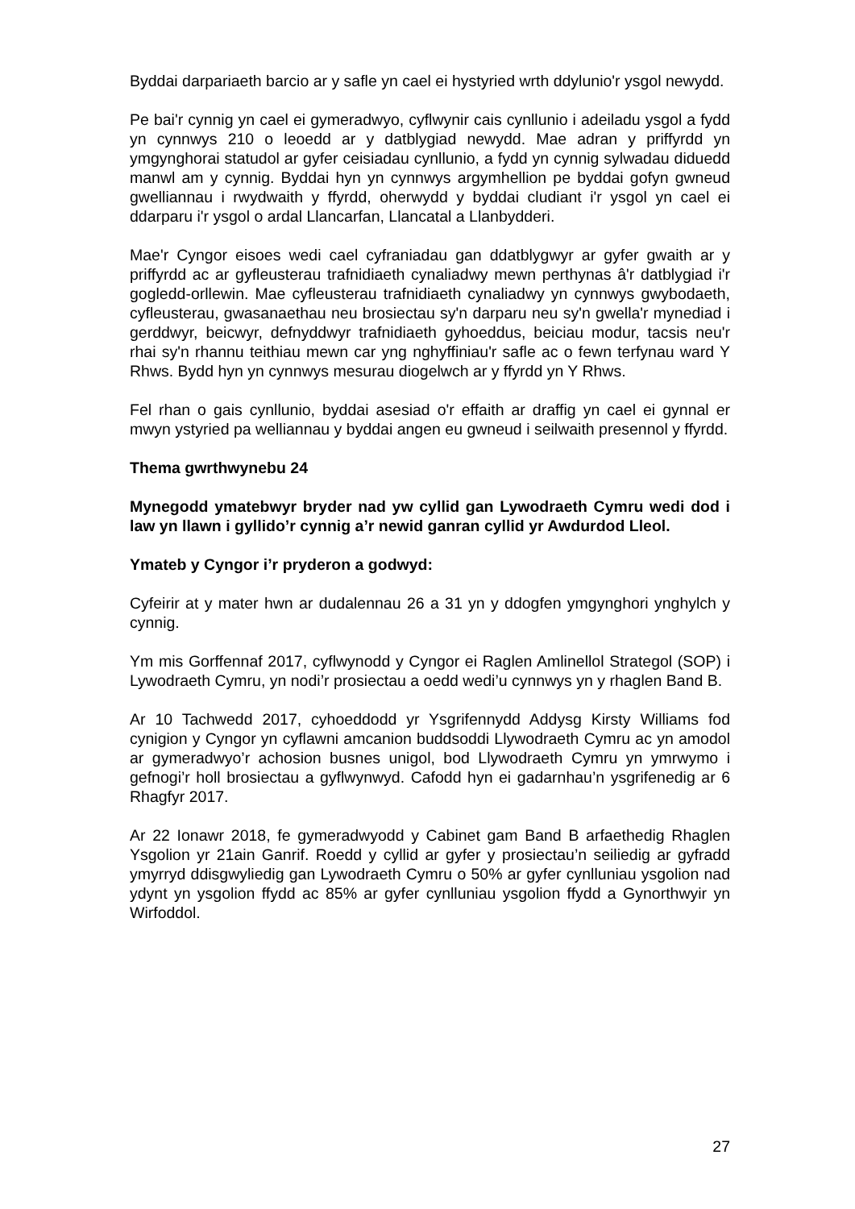Byddai darpariaeth barcio ar y safle yn cael ei hystyried wrth ddylunio'r ysgol newydd.
Pe bai'r cynnig yn cael ei gymeradwyo, cyflwynir cais cynllunio i adeiladu ysgol a fydd yn cynnwys 210 o leoedd ar y datblygiad newydd. Mae adran y priffyrdd yn ymgynghorai statudol ar gyfer ceisiadau cynllunio, a fydd yn cynnig sylwadau diduedd manwl am y cynnig. Byddai hyn yn cynnwys argymhellion pe byddai gofyn gwneud gwelliannau i rwydwaith y ffyrdd, oherwydd y byddai cludiant i'r ysgol yn cael ei ddarparu i'r ysgol o ardal Llancarfan, Llancatal a Llanbydderi.
Mae'r Cyngor eisoes wedi cael cyfraniadau gan ddatblygwyr ar gyfer gwaith ar y priffyrdd ac ar gyfleusterau trafnidiaeth cynaliadwy mewn perthynas â'r datblygiad i'r gogledd-orllewin. Mae cyfleusterau trafnidiaeth cynaliadwy yn cynnwys gwybodaeth, cyfleusterau, gwasanaethau neu brosiectau sy'n darparu neu sy'n gwella'r mynediad i gerddwyr, beicwyr, defnyddwyr trafnidiaeth gyhoeddus, beiciau modur, tacsis neu'r rhai sy'n rhannu teithiau mewn car yng nghyffiniau'r safle ac o fewn terfynau ward Y Rhws. Bydd hyn yn cynnwys mesurau diogelwch ar y ffyrdd yn Y Rhws.
Fel rhan o gais cynllunio, byddai asesiad o'r effaith ar draffig yn cael ei gynnal er mwyn ystyried pa welliannau y byddai angen eu gwneud i seilwaith presennol y ffyrdd.
Thema gwrthwynebu 24
Mynegodd ymatebwyr bryder nad yw cyllid gan Lywodraeth Cymru wedi dod i law yn llawn i gyllido’r cynnig a’r newid ganran cyllid yr Awdurdod Lleol.
Ymateb y Cyngor i’r pryderon a godwyd:
Cyfeirir at y mater hwn ar dudalennau 26 a 31 yn y ddogfen ymgynghori ynghylch y cynnig.
Ym mis Gorffennaf 2017, cyflwynodd y Cyngor ei Raglen Amlinellol Strategol (SOP) i Lywodraeth Cymru, yn nodi’r prosiectau a oedd wedi’u cynnwys yn y rhaglen Band B.
Ar 10 Tachwedd 2017, cyhoeddodd yr Ysgrifennydd Addysg Kirsty Williams fod cynigion y Cyngor yn cyflawni amcanion buddsoddi Llywodraeth Cymru ac yn amodol ar gymeradwyo’r achosion busnes unigol, bod Llywodraeth Cymru yn ymrwymo i gefnogi’r holl brosiectau a gyflwynwyd. Cafodd hyn ei gadarnhau’n ysgrifenedig ar 6 Rhagfyr 2017.
Ar 22 Ionawr 2018, fe gymeradwyodd y Cabinet gam Band B arfaethedig Rhaglen Ysgolion yr 21ain Ganrif. Roedd y cyllid ar gyfer y prosiectau’n seiliedig ar gyfradd ymyrryd ddisgwyliedig gan Lywodraeth Cymru o 50% ar gyfer cynlluniau ysgolion nad ydynt yn ysgolion ffydd ac 85% ar gyfer cynlluniau ysgolion ffydd a Gynorthwyir yn Wirfoddol.
27